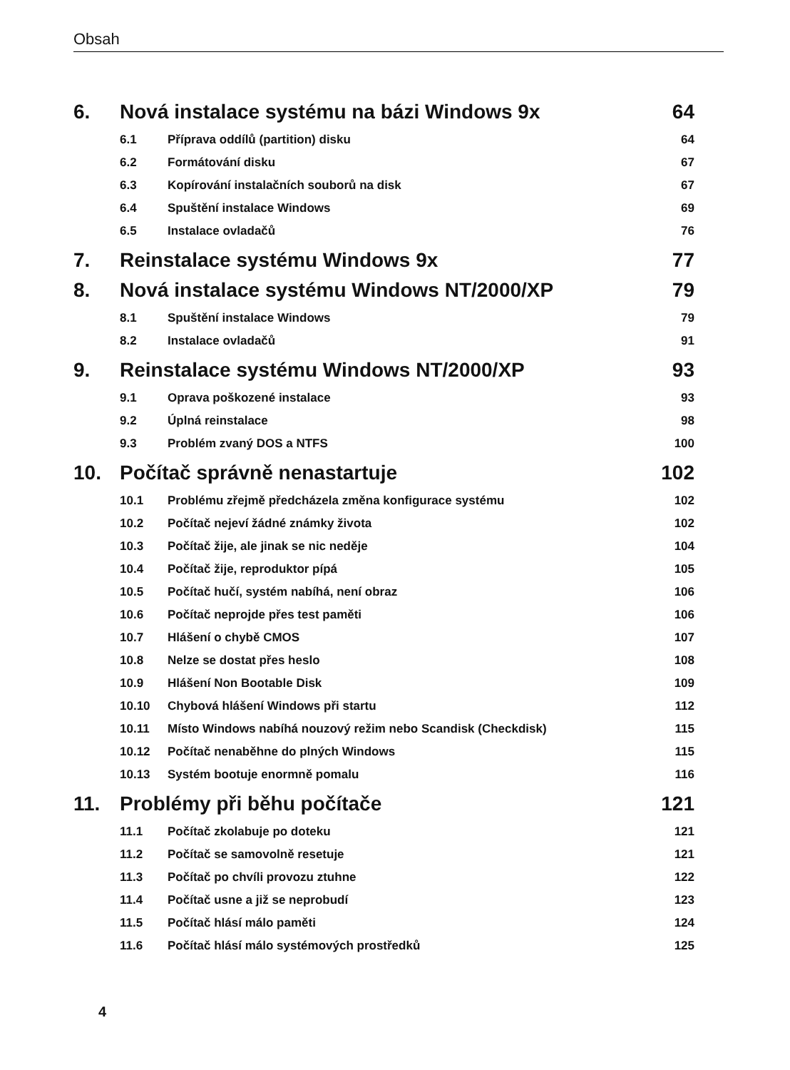Obsah
6. Nová instalace systému na bázi Windows 9x 64
6.1 Příprava oddílů (partition) disku 64
6.2 Formátování disku 67
6.3 Kopírování instalačních souborů na disk 67
6.4 Spuštění instalace Windows 69
6.5 Instalace ovladačů 76
7. Reinstalace systému Windows 9x 77
8. Nová instalace systému Windows NT/2000/XP 79
8.1 Spuštění instalace Windows 79
8.2 Instalace ovladačů 91
9. Reinstalace systému Windows NT/2000/XP 93
9.1 Oprava poškozené instalace 93
9.2 Úplná reinstalace 98
9.3 Problém zvaný DOS a NTFS 100
10. Počítač správně nenastartuje 102
10.1 Problému zřejmě předcházela změna konfigurace systému 102
10.2 Počítač nejeví žádné známky života 102
10.3 Počítač žije, ale jinak se nic neděje 104
10.4 Počítač žije, reproduktor pípá 105
10.5 Počítač hučí, systém nabíhá, není obraz 106
10.6 Počítač neprojde přes test paměti 106
10.7 Hlášení o chybě CMOS 107
10.8 Nelze se dostat přes heslo 108
10.9 Hlášení Non Bootable Disk 109
10.10 Chybová hlášení Windows při startu 112
10.11 Místo Windows nabíhá nouzový režim nebo Scandisk (Checkdisk) 115
10.12 Počítač nenaběhne do plných Windows 115
10.13 Systém bootuje enormně pomalu 116
11. Problémy při běhu počítače 121
11.1 Počítač zkolabuje po doteku 121
11.2 Počítač se samovolně resetuje 121
11.3 Počítač po chvíli provozu ztuhne 122
11.4 Počítač usne a již se neprobudí 123
11.5 Počítač hlásí málo paměti 124
11.6 Počítač hlásí málo systémových prostředků 125
4